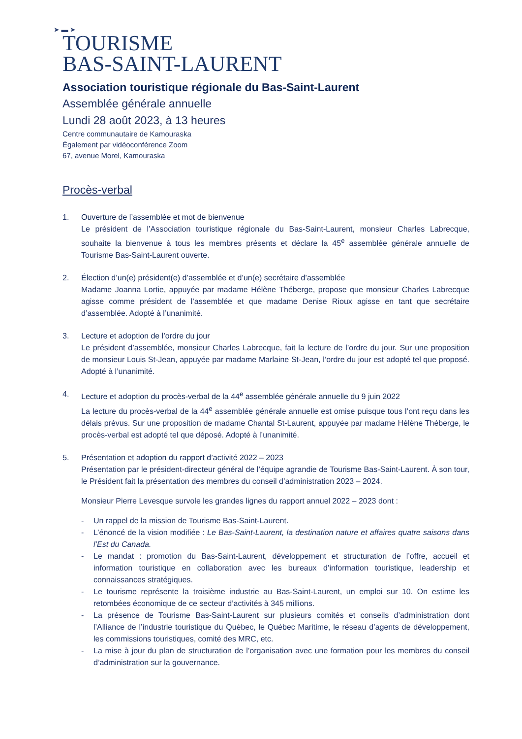➤ ▬ ➤
TOURISME
BAS-SAINT-LAURENT
Association touristique régionale du Bas-Saint-Laurent
Assemblée générale annuelle
Lundi 28 août 2023, à 13 heures
Centre communautaire de Kamouraska
Également par vidéoconférence Zoom
67, avenue Morel, Kamouraska
Procès-verbal
1. Ouverture de l’assemblée et mot de bienvenue
Le président de l’Association touristique régionale du Bas-Saint-Laurent, monsieur Charles Labrecque, souhaite la bienvenue à tous les membres présents et déclare la 45<sup>e</sup> assemblée générale annuelle de Tourisme Bas-Saint-Laurent ouverte.
2. Élection d’un(e) président(e) d’assemblée et d’un(e) secrétaire d’assemblée
Madame Joanna Lortie, appuyée par madame Hélène Théberge, propose que monsieur Charles Labrecque agisse comme président de l’assemblée et que madame Denise Rioux agisse en tant que secrétaire d’assemblée. Adopté à l’unanimité.
3. Lecture et adoption de l’ordre du jour
Le président d’assemblée, monsieur Charles Labrecque, fait la lecture de l’ordre du jour. Sur une proposition de monsieur Louis St-Jean, appuyée par madame Marlaine St-Jean, l’ordre du jour est adopté tel que proposé. Adopté à l’unanimité.
4. Lecture et adoption du procès-verbal de la 44<sup>e</sup> assemblée générale annuelle du 9 juin 2022
La lecture du procès-verbal de la 44<sup>e</sup> assemblée générale annuelle est omise puisque tous l’ont reçu dans les délais prévus. Sur une proposition de madame Chantal St-Laurent, appuyée par madame Hélène Théberge, le procès-verbal est adopté tel que déposé. Adopté à l’unanimité.
5. Présentation et adoption du rapport d’activité 2022 – 2023
Présentation par le président-directeur général de l’équipe agrandie de Tourisme Bas-Saint-Laurent. À son tour, le Président fait la présentation des membres du conseil d’administration 2023 – 2024.
Monsieur Pierre Levesque survole les grandes lignes du rapport annuel 2022 – 2023 dont :
- Un rappel de la mission de Tourisme Bas-Saint-Laurent.
- L’énoncé de la vision modifiée : Le Bas-Saint-Laurent, la destination nature et affaires quatre saisons dans l’Est du Canada.
- Le mandat : promotion du Bas-Saint-Laurent, développement et structuration de l’offre, accueil et information touristique en collaboration avec les bureaux d’information touristique, leadership et connaissances stratégiques.
- Le tourisme représente la troisième industrie au Bas-Saint-Laurent, un emploi sur 10. On estime les retombées économique de ce secteur d’activités à 345 millions.
- La présence de Tourisme Bas-Saint-Laurent sur plusieurs comités et conseils d’administration dont l’Alliance de l’industrie touristique du Québec, le Québec Maritime, le réseau d’agents de développement, les commissions touristiques, comité des MRC, etc.
- La mise à jour du plan de structuration de l’organisation avec une formation pour les membres du conseil d’administration sur la gouvernance.